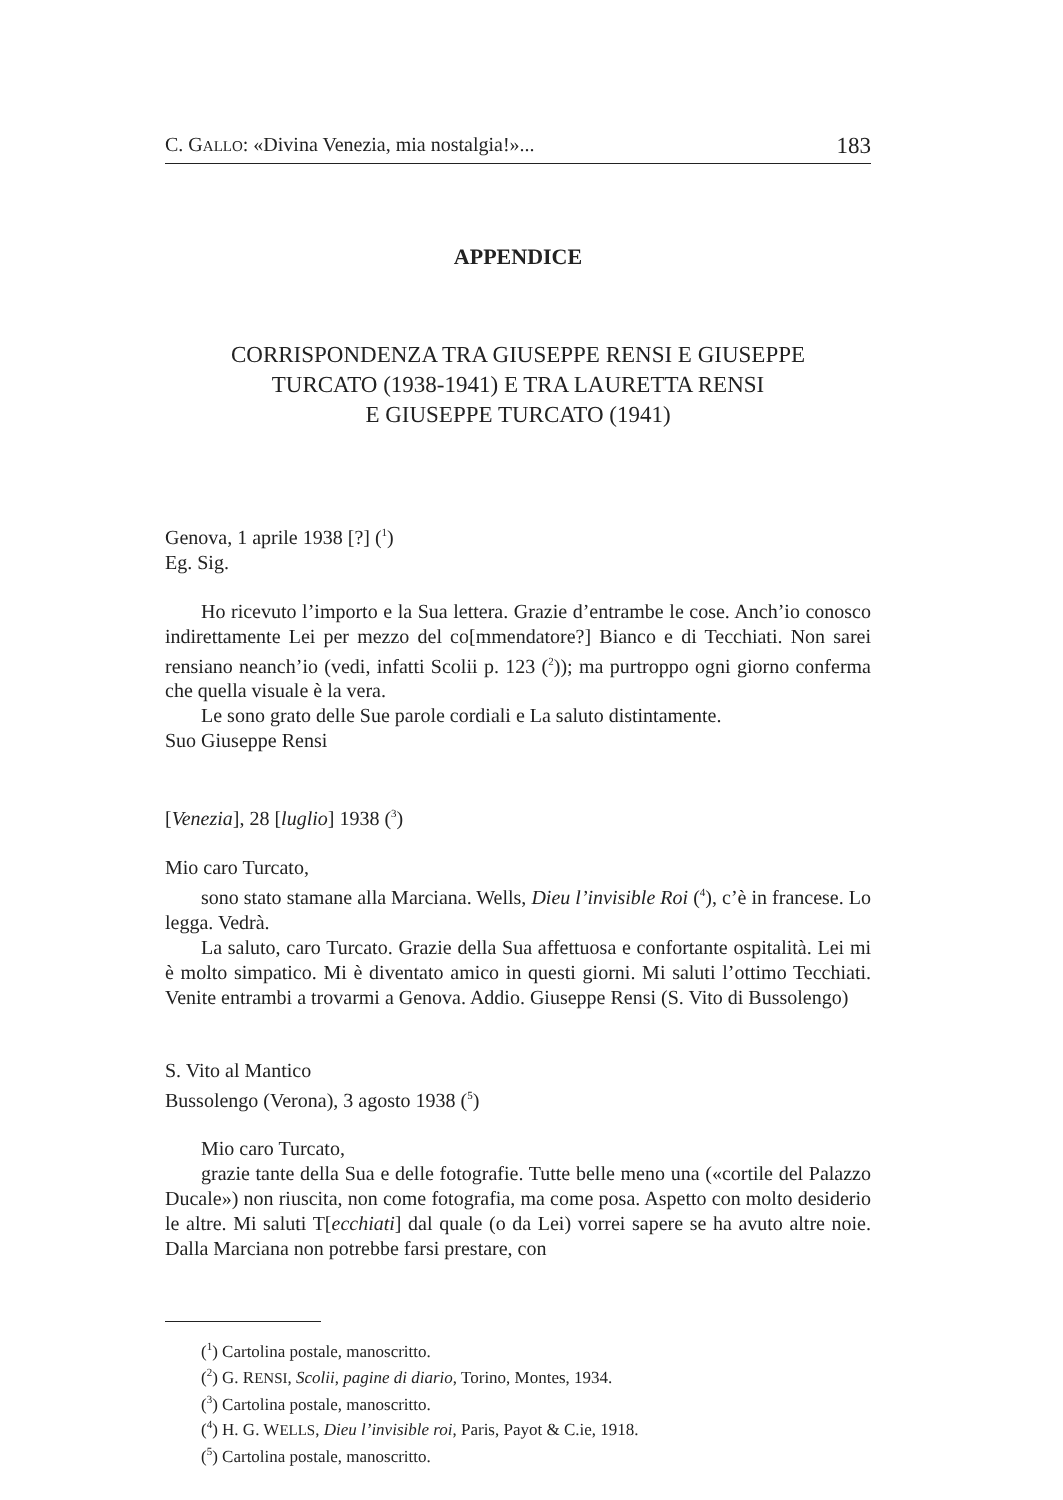C. GALLO: «Divina Venezia, mia nostalgia!»... 183
APPENDICE
CORRISPONDENZA TRA GIUSEPPE RENSI E GIUSEPPE
TURCATO (1938-1941) E TRA LAURETTA RENSI
E GIUSEPPE TURCATO (1941)
Genova, 1 aprile 1938 [?] (<sup>1</sup>)
Eg. Sig.
Ho ricevuto l’importo e la Sua lettera. Grazie d’entrambe le cose. Anch’io conosco indirettamente Lei per mezzo del co[mmendatore?] Bianco e di Tecchiati. Non sarei rensiano neanch’io (vedi, infatti Scolii p. 123 (<sup>2</sup>)); ma purtroppo ogni giorno conferma che quella visuale è la vera.
Le sono grato delle Sue parole cordiali e La saluto distintamente.
Suo Giuseppe Rensi
[Venezia], 28 [luglio] 1938 (<sup>3</sup>)
Mio caro Turcato,
sono stato stamane alla Marciana. Wells, Dieu l’invisible Roi (<sup>4</sup>), c’è in francese. Lo legga. Vedrà.
La saluto, caro Turcato. Grazie della Sua affettuosa e confortante ospitalità. Lei mi è molto simpatico. Mi è diventato amico in questi giorni. Mi saluti l’ottimo Tecchiati. Venite entrambi a trovarmi a Genova. Addio. Giuseppe Rensi (S. Vito di Bussolengo)
S. Vito al Mantico
Bussolengo (Verona), 3 agosto 1938 (<sup>5</sup>)
Mio caro Turcato,
grazie tante della Sua e delle fotografie. Tutte belle meno una («cortile del Palazzo Ducale») non riuscita, non come fotografia, ma come posa. Aspetto con molto desiderio le altre. Mi saluti T[ecchiati] dal quale (o da Lei) vorrei sapere se ha avuto altre noie. Dalla Marciana non potrebbe farsi prestare, con
(<sup>1</sup>) Cartolina postale, manoscritto.
(<sup>2</sup>) G. RENSI, Scolii, pagine di diario, Torino, Montes, 1934.
(<sup>3</sup>) Cartolina postale, manoscritto.
(<sup>4</sup>) H. G. WELLS, Dieu l’invisible roi, Paris, Payot & C.ie, 1918.
(<sup>5</sup>) Cartolina postale, manoscritto.